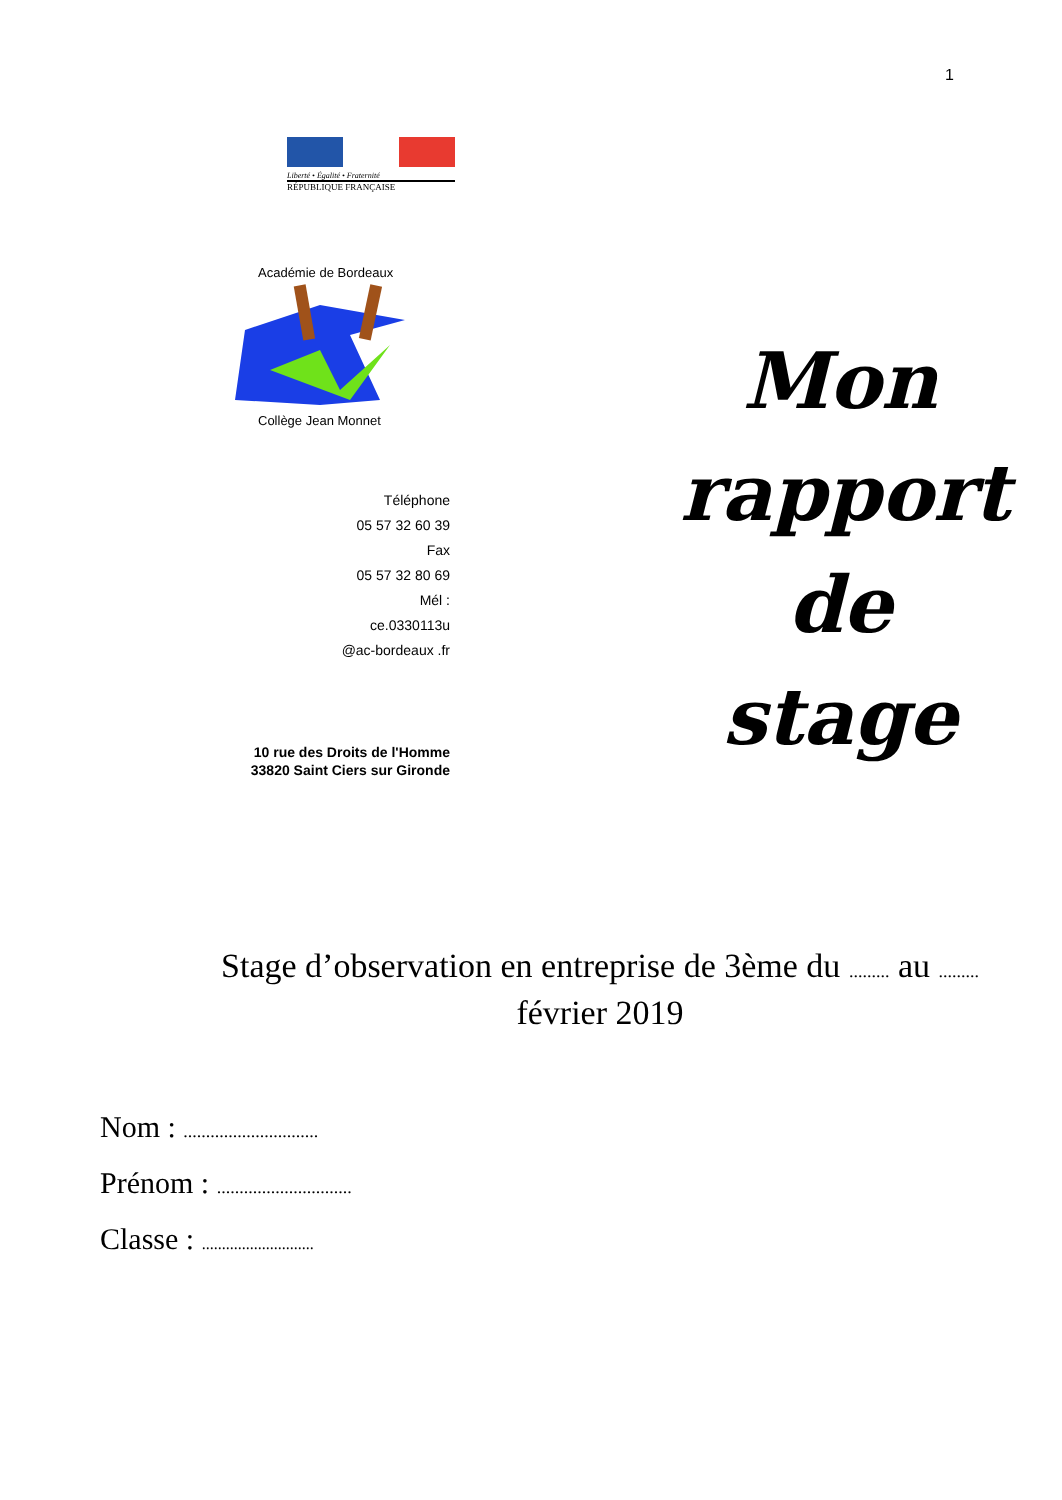1
Liberté • Égalité • Fraternité
RÉPUBLIQUE FRANÇAISE
Académie de Bordeaux
Collège Jean Monnet
Téléphone
05 57 32 60 39
Fax
05 57 32 80 69
Mél :
ce.0330113u
@ac-bordeaux .fr
10 rue des Droits de l'Homme
33820 Saint Ciers sur Gironde
Mon
rapport
de stage
Stage d’observation en entreprise de 3ème du ......... au .........
février 2019
Nom : ..............................
Prénom : ..............................
Classe : ............................